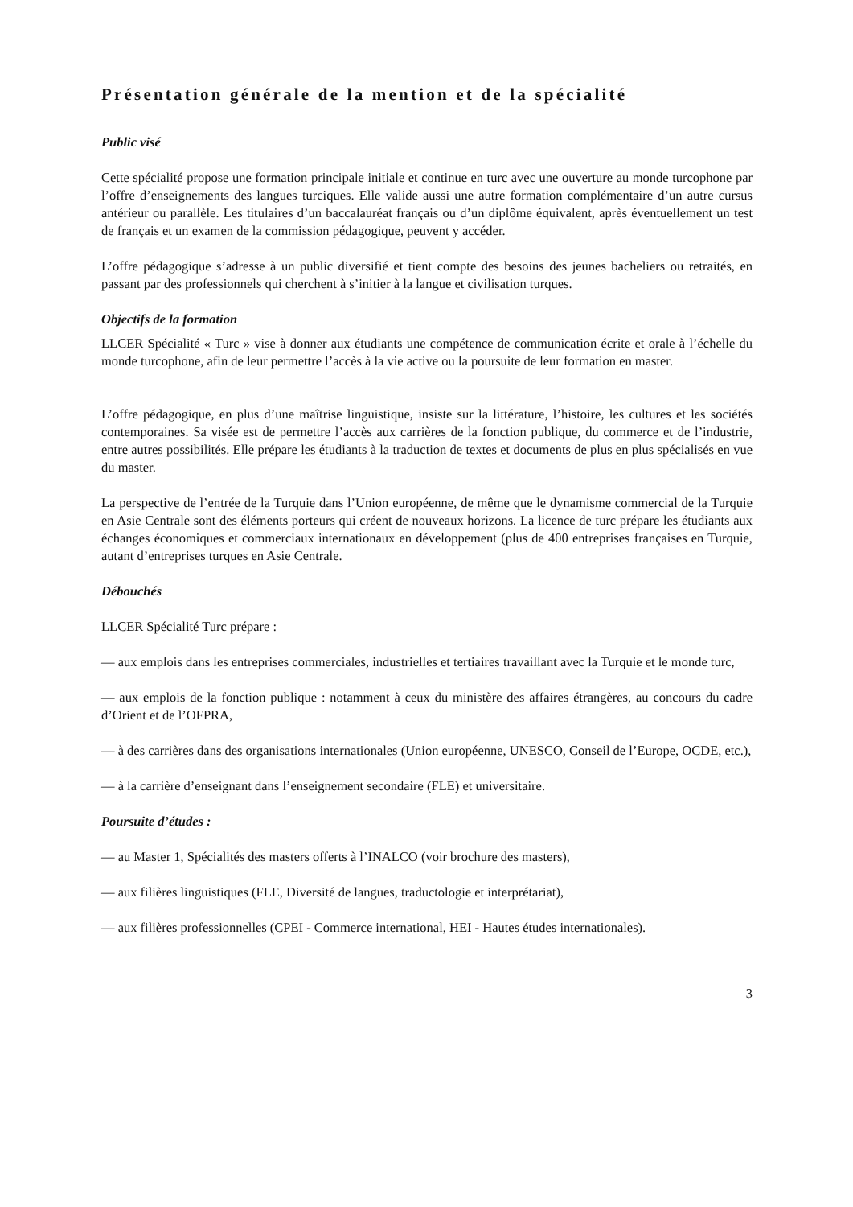Présentation générale de la mention et de la spécialité
Public visé
Cette spécialité propose une formation principale initiale et continue en turc avec une ouverture au monde turcophone par l’offre d’enseignements des langues turciques. Elle valide aussi une autre formation complémentaire d’un autre cursus antérieur ou parallèle. Les titulaires d’un baccalauréat français ou d’un diplôme équivalent, après éventuellement un test de français et un examen de la commission pédagogique, peuvent y accéder.
L’offre pédagogique s’adresse à un public diversifié et tient compte des besoins des jeunes bacheliers ou retraités, en passant par des professionnels qui cherchent à s’initier à la langue et civilisation turques.
Objectifs de la formation
LLCER Spécialité « Turc » vise à donner aux étudiants une compétence de communication écrite et orale à l’échelle du monde turcophone, afin de leur permettre l’accès à la vie active ou la poursuite de leur formation en master.
L’offre pédagogique, en plus d’une maîtrise linguistique, insiste sur la littérature, l’histoire, les cultures et les sociétés contemporaines. Sa visée est de permettre l’accès aux carrières de la fonction publique, du commerce et de l’industrie, entre autres possibilités. Elle prépare les étudiants à la traduction de textes et documents de plus en plus spécialisés en vue du master.
La perspective de l’entrée de la Turquie dans l’Union européenne, de même que le dynamisme commercial de la Turquie en Asie Centrale sont des éléments porteurs qui créent de nouveaux horizons. La licence de turc prépare les étudiants aux échanges économiques et commerciaux internationaux en développement (plus de 400 entreprises françaises en Turquie, autant d’entreprises turques en Asie Centrale.
Débouchés
LLCER Spécialité Turc prépare :
— aux emplois dans les entreprises commerciales, industrielles et tertiaires travaillant avec la Turquie et le monde turc,
— aux emplois de la fonction publique : notamment à ceux du ministère des affaires étrangères, au concours du cadre d’Orient et de l’OFPRA,
— à des carrières dans des organisations internationales (Union européenne, UNESCO, Conseil de l’Europe, OCDE, etc.),
— à la carrière d’enseignant dans l’enseignement secondaire (FLE) et universitaire.
Poursuite d’études :
— au Master 1, Spécialités des masters offerts à l’INALCO (voir brochure des masters),
— aux filières linguistiques (FLE, Diversité de langues, traductologie et interprétariat),
— aux filières professionnelles (CPEI - Commerce international, HEI - Hautes études internationales).
3